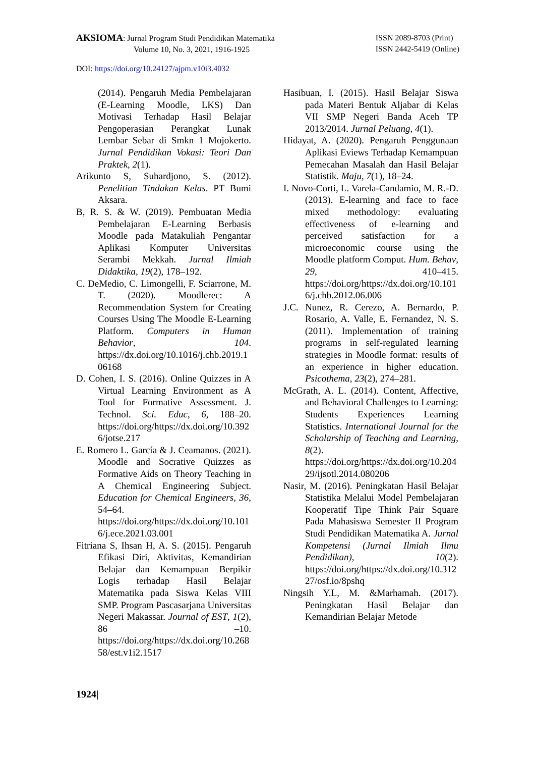AKSIOMA: Jurnal Program Studi Pendidikan Matematika
Volume 10, No. 3, 2021, 1916-1925
ISSN 2089-8703 (Print)
ISSN 2442-5419 (Online)
DOI: https://doi.org/10.24127/ajpm.v10i3.4032
(2014). Pengaruh Media Pembelajaran (E-Learning Moodle, LKS) Dan Motivasi Terhadap Hasil Belajar Pengoperasian Perangkat Lunak Lembar Sebar di Smkn 1 Mojokerto. Jurnal Pendidikan Vokasi: Teori Dan Praktek, 2(1).
Arikunto S, Suhardjono, S. (2012). Penelitian Tindakan Kelas. PT Bumi Aksara.
B, R. S. & W. (2019). Pembuatan Media Pembelajaran E-Learning Berbasis Moodle pada Matakuliah Pengantar Aplikasi Komputer Universitas Serambi Mekkah. Jurnal Ilmiah Didaktika, 19(2), 178–192.
C. DeMedio, C. Limongelli, F. Sciarrone, M. T. (2020). Moodlerec: A Recommendation System for Creating Courses Using The Moodle E-Learning Platform. Computers in Human Behavior, 104. https://dx.doi.org/10.1016/j.chb.2019.106168
D. Cohen, I. S. (2016). Online Quizzes in A Virtual Learning Environment as A Tool for Formative Assessment. J. Technol. Sci. Educ, 6, 188–20. https://doi.org/https://dx.doi.org/10.3926/jotse.217
E. Romero L. García & J. Ceamanos. (2021). Moodle and Socrative Quizzes as Formative Aids on Theory Teaching in A Chemical Engineering Subject. Education for Chemical Engineers, 36, 54–64. https://doi.org/https://dx.doi.org/10.1016/j.ece.2021.03.001
Fitriana S, Ihsan H, A. S. (2015). Pengaruh Efikasi Diri, Aktivitas, Kemandirian Belajar dan Kemampuan Berpikir Logis terhadap Hasil Belajar Matematika pada Siswa Kelas VIII SMP. Program Pascasarjana Universitas Negeri Makassar. Journal of EST, 1(2), 86 –10. https://doi.org/https://dx.doi.org/10.26858/est.v1i2.1517
Hasibuan, I. (2015). Hasil Belajar Siswa pada Materi Bentuk Aljabar di Kelas VII SMP Negeri Banda Aceh TP 2013/2014. Jurnal Peluang, 4(1).
Hidayat, A. (2020). Pengaruh Penggunaan Aplikasi Eviews Terhadap Kemampuan Pemecahan Masalah dan Hasil Belajar Statistik. Maju, 7(1), 18–24.
I. Novo-Corti, L. Varela-Candamio, M. R.-D. (2013). E-learning and face to face mixed methodology: evaluating effectiveness of e-learning and perceived satisfaction for a microeconomic course using the Moodle platform Comput. Hum. Behav, 29, 410–415. https://doi.org/https://dx.doi.org/10.1016/j.chb.2012.06.006
J.C. Nunez, R. Cerezo, A. Bernardo, P. Rosario, A. Valle, E. Fernandez, N. S. (2011). Implementation of training programs in self-regulated learning strategies in Moodle format: results of an experience in higher education. Psicothema, 23(2), 274–281.
McGrath, A. L. (2014). Content, Affective, and Behavioral Challenges to Learning: Students Experiences Learning Statistics. International Journal for the Scholarship of Teaching and Learning, 8(2). https://doi.org/https://dx.doi.org/10.20429/ijsotl.2014.080206
Nasir, M. (2016). Peningkatan Hasil Belajar Statistika Melalui Model Pembelajaran Kooperatif Tipe Think Pair Square Pada Mahasiswa Semester II Program Studi Pendidikan Matematika A. Jurnal Kompetensi (Jurnal Ilmiah Ilmu Pendidikan), 10(2). https://doi.org/https://dx.doi.org/10.31227/osf.io/8pshq
Ningsih Y.L, M. &Marhamah. (2017). Peningkatan Hasil Belajar dan Kemandirian Belajar Metode
1924|